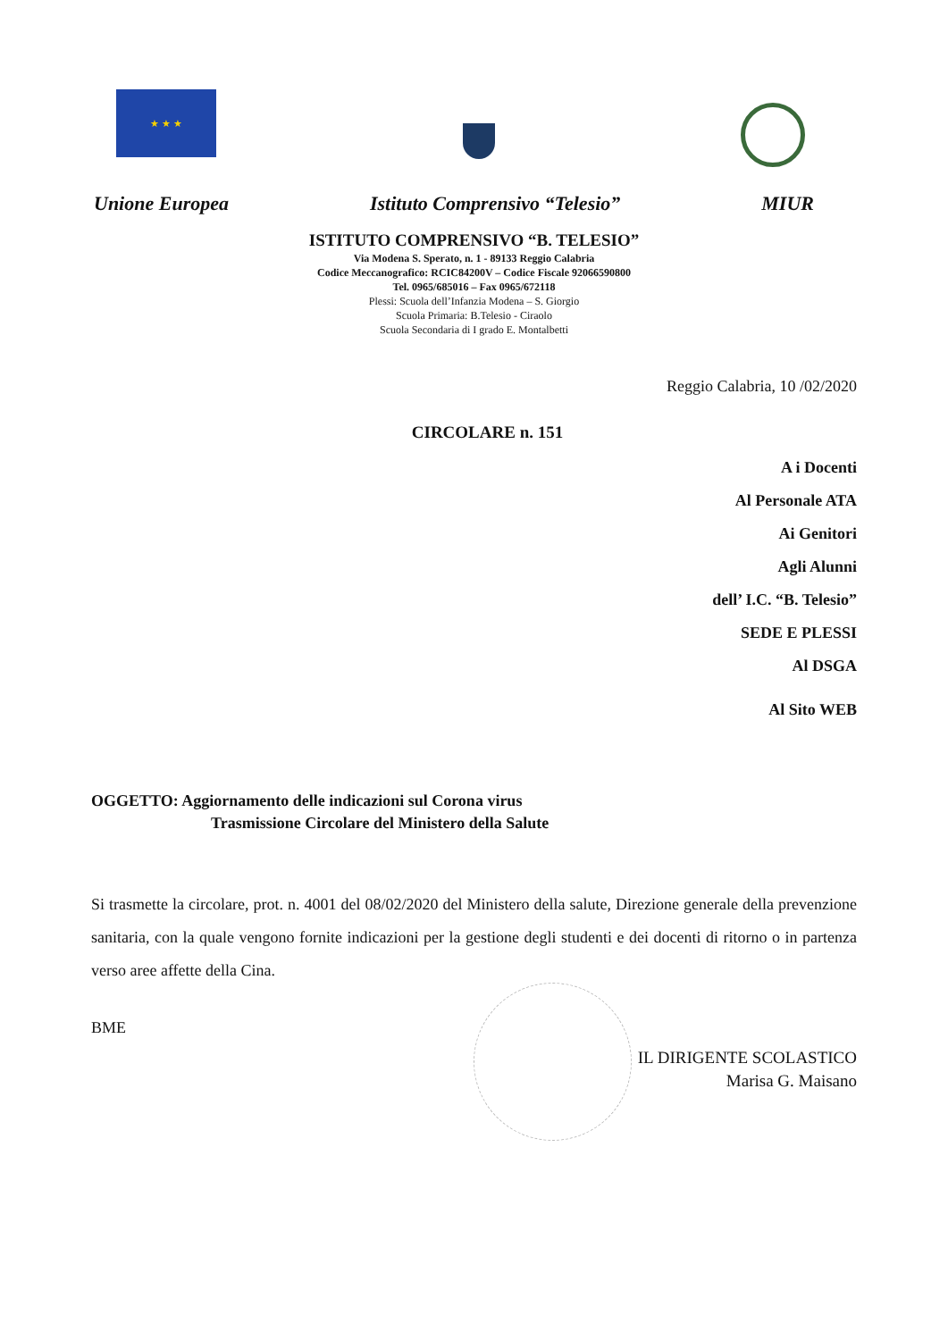★ ★ ★
Unione Europea Istituto Comprensivo “Telesio” MIUR
ISTITUTO COMPRENSIVO “B. TELESIO”
Via Modena S. Sperato, n. 1 - 89133 Reggio Calabria
Codice Meccanografico: RCIC84200V – Codice Fiscale 92066590800
Tel. 0965/685016 – Fax 0965/672118
Plessi: Scuola dell’Infanzia Modena – S. Giorgio
Scuola Primaria: B.Telesio - Ciraolo
Scuola Secondaria di I grado E. Montalbetti
Reggio Calabria, 10 /02/2020
CIRCOLARE n. 151
A i Docenti
Al Personale ATA
Ai Genitori
Agli Alunni
dell’ I.C. “B. Telesio”
SEDE E PLESSI
Al DSGA
Al Sito WEB
OGGETTO: Aggiornamento delle indicazioni sul Corona virus
Trasmissione Circolare del Ministero della Salute
Si trasmette la circolare, prot. n. 4001 del 08/02/2020 del Ministero della salute, Direzione generale della prevenzione sanitaria, con la quale vengono fornite indicazioni per la gestione degli studenti e dei docenti di ritorno o in partenza verso aree affette della Cina.
BME
IL DIRIGENTE SCOLASTICO
Marisa G. Maisano